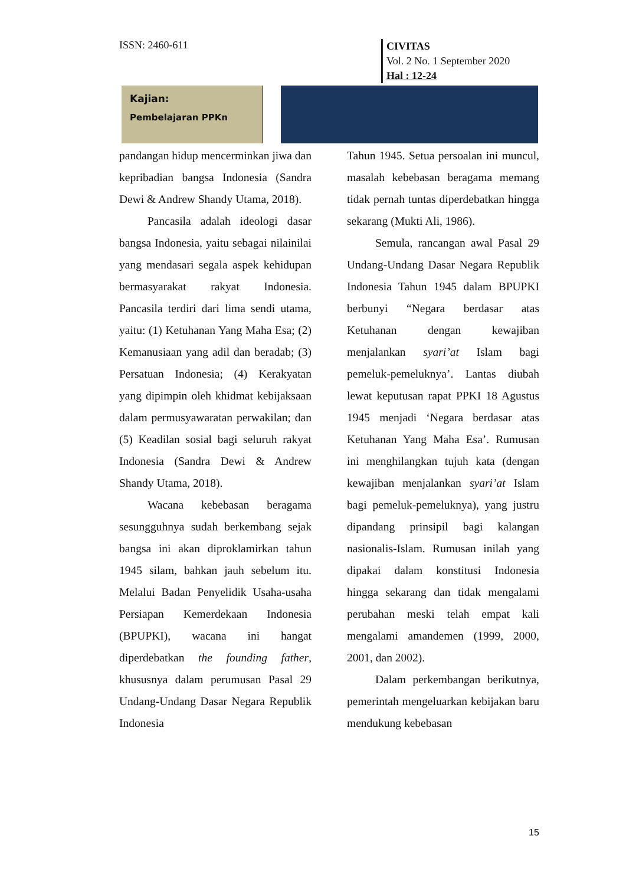ISSN: 2460-611
CIVITAS
Vol. 2 No. 1 September 2020
Hal : 12-24
Kajian:
Pembelajaran PPKn
pandangan hidup mencerminkan jiwa dan kepribadian bangsa Indonesia (Sandra Dewi & Andrew Shandy Utama, 2018).
Pancasila adalah ideologi dasar bangsa Indonesia, yaitu sebagai nilainilai yang mendasari segala aspek kehidupan bermasyarakat rakyat Indonesia. Pancasila terdiri dari lima sendi utama, yaitu: (1) Ketuhanan Yang Maha Esa; (2) Kemanusiaan yang adil dan beradab; (3) Persatuan Indonesia; (4) Kerakyatan yang dipimpin oleh khidmat kebijaksaan dalam permusyawaratan perwakilan; dan (5) Keadilan sosial bagi seluruh rakyat Indonesia (Sandra Dewi & Andrew Shandy Utama, 2018).
Wacana kebebasan beragama sesungguhnya sudah berkembang sejak bangsa ini akan diproklamirkan tahun 1945 silam, bahkan jauh sebelum itu. Melalui Badan Penyelidik Usaha-usaha Persiapan Kemerdekaan Indonesia (BPUPKI), wacana ini hangat diperdebatkan the founding father, khususnya dalam perumusan Pasal 29 Undang-Undang Dasar Negara Republik Indonesia
Tahun 1945. Setua persoalan ini muncul, masalah kebebasan beragama memang tidak pernah tuntas diperdebatkan hingga sekarang (Mukti Ali, 1986).
Semula, rancangan awal Pasal 29 Undang-Undang Dasar Negara Republik Indonesia Tahun 1945 dalam BPUPKI berbunyi “Negara berdasar atas Ketuhanan dengan kewajiban menjalankan syari’at Islam bagi pemeluk-pemeluknya’. Lantas diubah lewat keputusan rapat PPKI 18 Agustus 1945 menjadi ‘Negara berdasar atas Ketuhanan Yang Maha Esa’. Rumusan ini menghilangkan tujuh kata (dengan kewajiban menjalankan syari’at Islam bagi pemeluk-pemeluknya), yang justru dipandang prinsipil bagi kalangan nasionalis-Islam. Rumusan inilah yang dipakai dalam konstitusi Indonesia hingga sekarang dan tidak mengalami perubahan meski telah empat kali mengalami amandemen (1999, 2000, 2001, dan 2002).
Dalam perkembangan berikutnya, pemerintah mengeluarkan kebijakan baru mendukung kebebasan
15